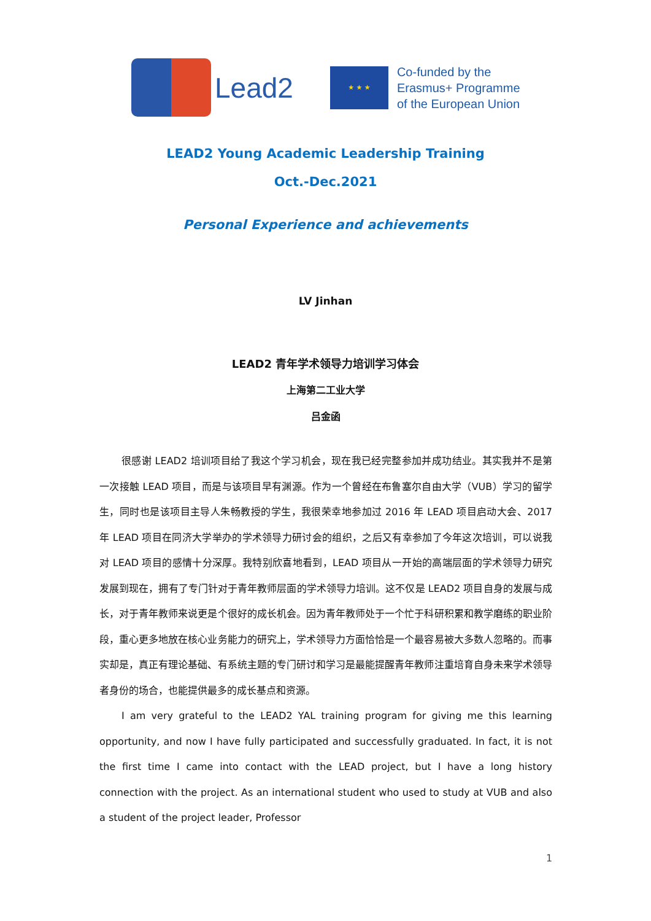Lead2
★ ★ ★
Co-funded by the
Erasmus+ Programme
of the European Union
LEAD2 Young Academic Leadership Training
Oct.-Dec.2021
Personal Experience and achievements
LV Jinhan
LEAD2 青年学术领导力培训学习体会
上海第二工业大学
吕金函
很感谢 LEAD2 培训项目给了我这个学习机会，现在我已经完整参加并成功结业。其实我并不是第一次接触 LEAD 项目，而是与该项目早有渊源。作为一个曾经在布鲁塞尔自由大学（VUB）学习的留学生，同时也是该项目主导人朱畅教授的学生，我很荣幸地参加过 2016 年 LEAD 项目启动大会、2017 年 LEAD 项目在同济大学举办的学术领导力研讨会的组织，之后又有幸参加了今年这次培训，可以说我对 LEAD 项目的感情十分深厚。我特别欣喜地看到，LEAD 项目从一开始的高端层面的学术领导力研究发展到现在，拥有了专门针对于青年教师层面的学术领导力培训。这不仅是 LEAD2 项目自身的发展与成长，对于青年教师来说更是个很好的成长机会。因为青年教师处于一个忙于科研积累和教学磨练的职业阶段，重心更多地放在核心业务能力的研究上，学术领导力方面恰恰是一个最容易被大多数人忽略的。而事实却是，真正有理论基础、有系统主题的专门研讨和学习是最能提醒青年教师注重培育自身未来学术领导者身份的场合，也能提供最多的成长基点和资源。
I am very grateful to the LEAD2 YAL training program for giving me this learning opportunity, and now I have fully participated and successfully graduated. In fact, it is not the first time I came into contact with the LEAD project, but I have a long history connection with the project. As an international student who used to study at VUB and also a student of the project leader, Professor
1